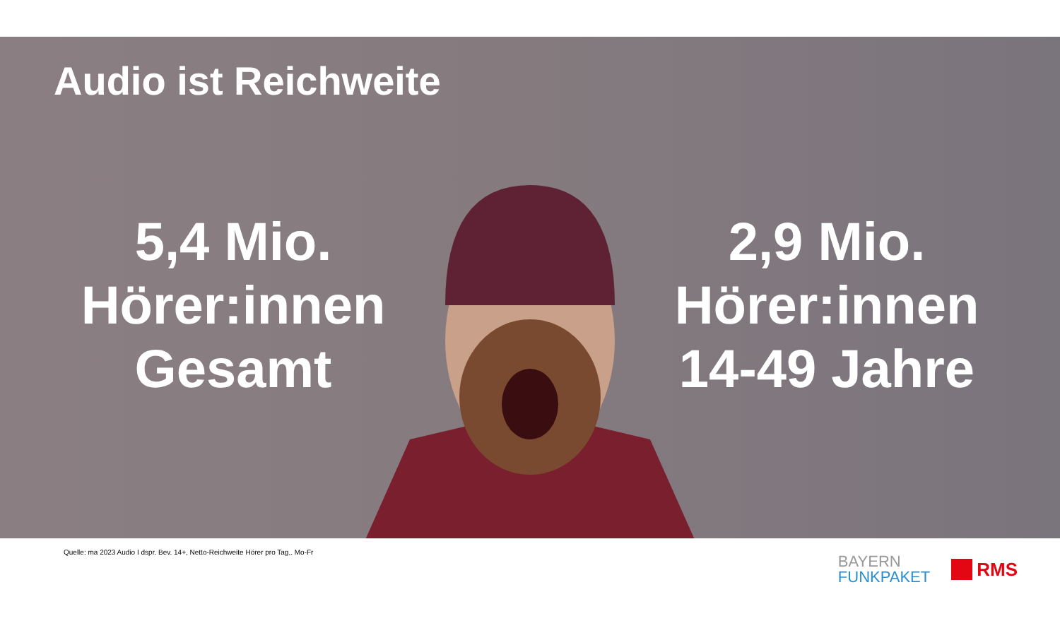Audio ist Reichweite
5,4 Mio.
Hörer:innen
Gesamt
2,9 Mio.
Hörer:innen
14-49 Jahre
Quelle: ma 2023 Audio I dspr. Bev. 14+, Netto-Reichweite Hörer pro Tag,. Mo-Fr
BAYERN
FUNKPAKET
RMS